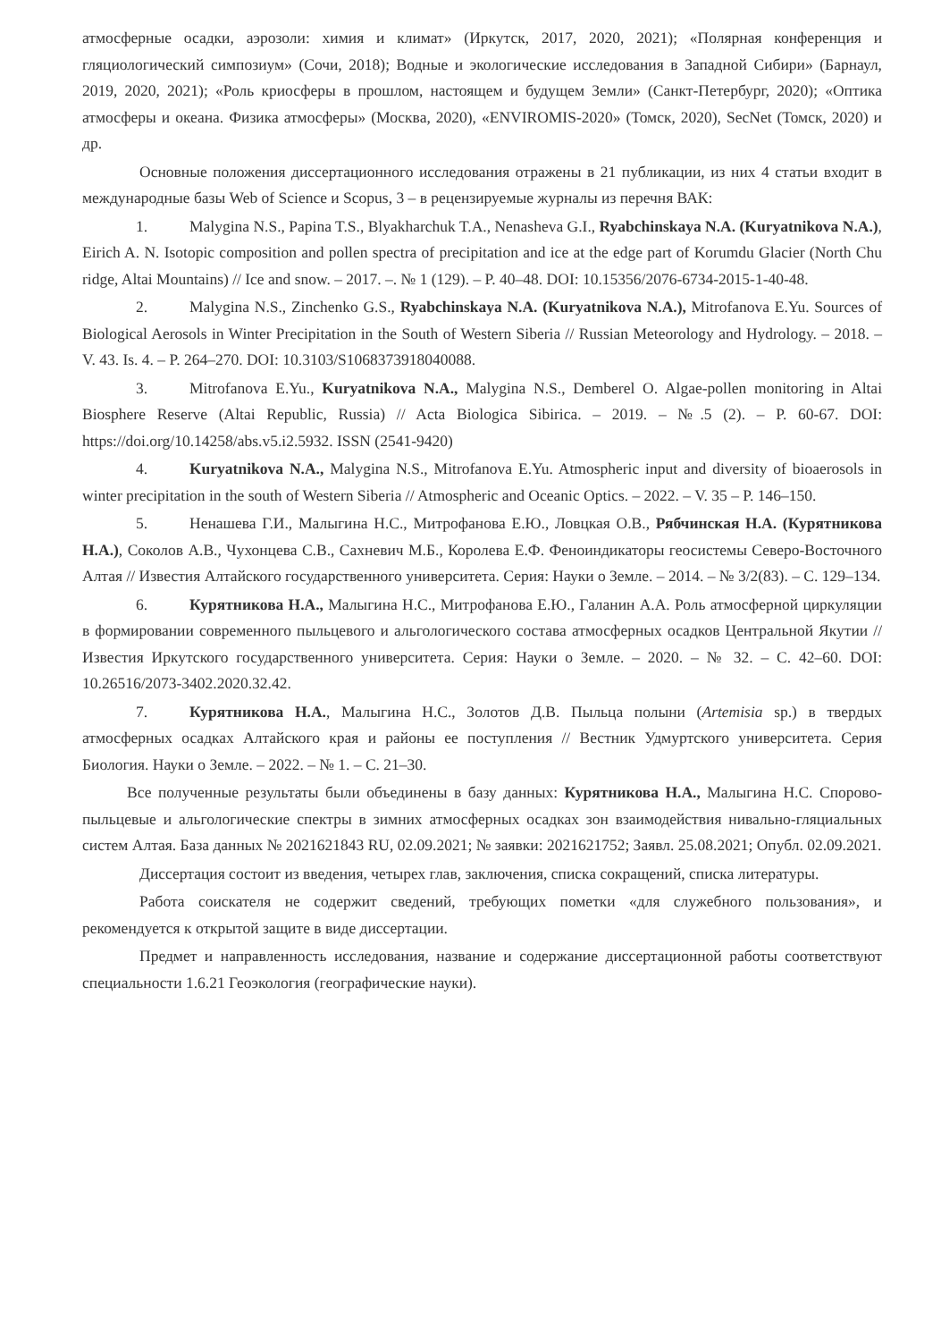атмосферные осадки, аэрозоли: химия и климат» (Иркутск, 2017, 2020, 2021); «Полярная конференция и гляциологический симпозиум» (Сочи, 2018); Водные и экологические исследования в Западной Сибири» (Барнаул, 2019, 2020, 2021); «Роль криосферы в прошлом, настоящем и будущем Земли» (Санкт-Петербург, 2020); «Оптика атмосферы и океана. Физика атмосферы» (Москва, 2020), «ENVIROMIS-2020» (Томск, 2020), SecNet (Томск, 2020) и др.
Основные положения диссертационного исследования отражены в 21 публикации, из них 4 статьи входит в международные базы Web of Science и Scopus, 3 – в рецензируемые журналы из перечня ВАК:
1. Malygina N.S., Papina T.S., Blyakharchuk T.A., Nenasheva G.I., Ryabchinskaya N.A. (Kuryatnikova N.A.), Eirich A. N. Isotopic composition and pollen spectra of precipitation and ice at the edge part of Korumdu Glacier (North Chu ridge, Altai Mountains) // Ice and snow. – 2017. –. № 1 (129). – P. 40–48. DOI: 10.15356/2076-6734-2015-1-40-48.
2. Malygina N.S., Zinchenko G.S., Ryabchinskaya N.A. (Kuryatnikova N.A.), Mitrofanova E.Yu. Sources of Biological Aerosols in Winter Precipitation in the South of Western Siberia // Russian Meteorology and Hydrology. – 2018. – V. 43. Is. 4. – P. 264–270. DOI: 10.3103/S1068373918040088.
3. Mitrofanova E.Yu., Kuryatnikova N.A., Malygina N.S., Demberel O. Algae-pollen monitoring in Altai Biosphere Reserve (Altai Republic, Russia) // Acta Biologica Sibirica. – 2019. – №.5 (2). – P. 60-67. DOI: https://doi.org/10.14258/abs.v5.i2.5932. ISSN (2541-9420)
4. Kuryatnikova N.A., Malygina N.S., Mitrofanova E.Yu. Atmospheric input and diversity of bioaerosols in winter precipitation in the south of Western Siberia // Atmospheric and Oceanic Optics. – 2022. – V. 35 – P. 146–150.
5. Ненашева Г.И., Малыгина Н.С., Митрофанова Е.Ю., Ловцкая О.В., Рябчинская Н.А. (Курятникова Н.А.), Соколов А.В., Чухонцева С.В., Сахневич М.Б., Королева Е.Ф. Феноиндикаторы геосистемы Северо-Восточного Алтая // Известия Алтайского государственного университета. Серия: Науки о Земле. – 2014. – № 3/2(83). – С. 129–134.
6. Курятникова Н.А., Малыгина Н.С., Митрофанова Е.Ю., Галанин А.А. Роль атмосферной циркуляции в формировании современного пыльцевого и альгологического состава атмосферных осадков Центральной Якутии // Известия Иркутского государственного университета. Серия: Науки о Земле. – 2020. – № 32. – С. 42–60. DOI: 10.26516/2073-3402.2020.32.42.
7. Курятникова Н.А., Малыгина Н.С., Золотов Д.В. Пыльца полыни (Artemisia sp.) в твердых атмосферных осадках Алтайского края и районы ее поступления // Вестник Удмуртского университета. Серия Биология. Науки о Земле. – 2022. – № 1. – С. 21–30.
Все полученные результаты были объединены в базу данных: Курятникова Н.А., Малыгина Н.С. Спорово-пыльцевые и альгологические спектры в зимних атмосферных осадках зон взаимодействия нивально-гляциальных систем Алтая. База данных № 2021621843 RU, 02.09.2021; № заявки: 2021621752; Заявл. 25.08.2021; Опубл. 02.09.2021.
Диссертация состоит из введения, четырех глав, заключения, списка сокращений, списка литературы.
Работа соискателя не содержит сведений, требующих пометки «для служебного пользования», и рекомендуется к открытой защите в виде диссертации.
Предмет и направленность исследования, название и содержание диссертационной работы соответствуют специальности 1.6.21 Геоэкология (географические науки).